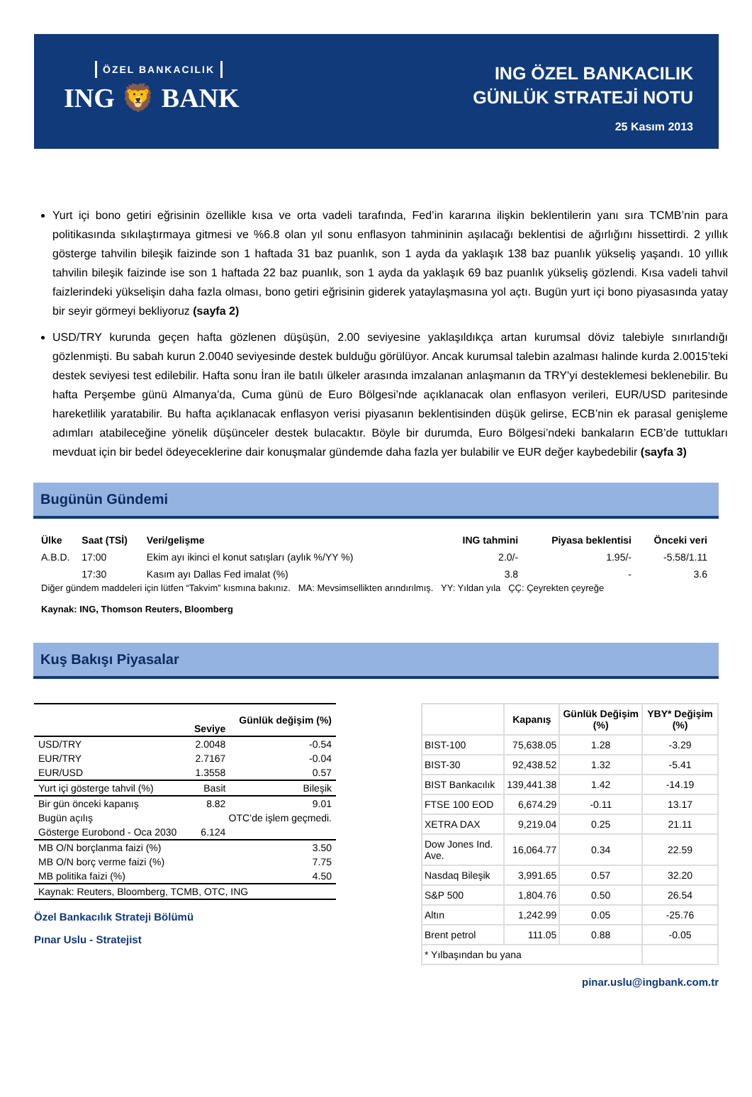ÖZEL BANKACILIK
ING 🦁 BANK
ING ÖZEL BANKACILIK
GÜNLÜK STRATEJİ NOTU
25 Kasım 2013
Yurt içi bono getiri eğrisinin özellikle kısa ve orta vadeli tarafında, Fed’in kararına ilişkin beklentilerin yanı sıra TCMB’nin para politikasında sıkılaştırmaya gitmesi ve %6.8 olan yıl sonu enflasyon tahmininin aşılacağı beklentisi de ağırlığını hissettirdi. 2 yıllık gösterge tahvilin bileşik faizinde son 1 haftada 31 baz puanlık, son 1 ayda da yaklaşık 138 baz puanlık yükseliş yaşandı. 10 yıllık tahvilin bileşik faizinde ise son 1 haftada 22 baz puanlık, son 1 ayda da yaklaşık 69 baz puanlık yükseliş gözlendi. Kısa vadeli tahvil faizlerindeki yükselişin daha fazla olması, bono getiri eğrisinin giderek yataylaşmasına yol açtı. Bugün yurt içi bono piyasasında yatay bir seyir görmeyi bekliyoruz (sayfa 2)
USD/TRY kurunda geçen hafta gözlenen düşüşün, 2.00 seviyesine yaklaşıldıkça artan kurumsal döviz talebiyle sınırlandığı gözlenmişti. Bu sabah kurun 2.0040 seviyesinde destek bulduğu görülüyor. Ancak kurumsal talebin azalması halinde kurda 2.0015’teki destek seviyesi test edilebilir. Hafta sonu İran ile batılı ülkeler arasında imzalanan anlaşmanın da TRY’yi desteklemesi beklenebilir. Bu hafta Perşembe günü Almanya’da, Cuma günü de Euro Bölgesi’nde açıklanacak olan enflasyon verileri, EUR/USD paritesinde hareketlilik yaratabilir. Bu hafta açıklanacak enflasyon verisi piyasanın beklentisinden düşük gelirse, ECB’nin ek parasal genişleme adımları atabileceğine yönelik düşünceler destek bulacaktır. Böyle bir durumda, Euro Bölgesi’ndeki bankaların ECB’de tuttukları mevduat için bir bedel ödeyeceklerine dair konuşmalar gündemde daha fazla yer bulabilir ve EUR değer kaybedebilir (sayfa 3)
Bugünün Gündemi
| Ülke | Saat (TSİ) | Veri/gelişme | ING tahmini | Piyasa beklentisi | Önceki veri |
| --- | --- | --- | --- | --- | --- |
| A.B.D. | 17:00 | Ekim ayı ikinci el konut satışları (aylık %/YY %) | 2.0/- | 1.95/- | -5.58/1.11 |
| | 17:30 | Kasım ayı Dallas Fed imalat (%) | 3.8 | - | 3.6 |
Diğer gündem maddeleri için lütfen “Takvim” kısmına bakınız. MA: Mevsimsellikten arındırılmış. YY: Yıldan yıla ÇÇ: Çeyrekten çeyreğe
Kaynak: ING, Thomson Reuters, Bloomberg
Kuş Bakışı Piyasalar
| | Seviye | Günlük değişim (%) |
| --- | --- | --- |
| USD/TRY | 2.0048 | -0.54 |
| EUR/TRY | 2.7167 | -0.04 |
| EUR/USD | 1.3558 | 0.57 |
| Yurt içi gösterge tahvil (%) | Basit | Bileşik |
| Bir gün önceki kapanış | 8.82 | 9.01 |
| Bugün açılış | OTC’de işlem geçmedi. | |
| Gösterge Eurobond - Oca 2030 | 6.124 | |
| MB O/N borçlanma faizi (%) | | 3.50 |
| MB O/N borç verme faizi (%) | | 7.75 |
| MB politika faizi (%) | | 4.50 |
| Kaynak: Reuters, Bloomberg, TCMB, OTC, ING | | |
Özel Bankacılık Strateji Bölümü
Pınar Uslu - Stratejist
| | Kapanış | Günlük Değişim (%) | YBY* Değişim (%) |
| --- | --- | --- | --- |
| BIST-100 | 75,638.05 | 1.28 | -3.29 |
| BIST-30 | 92,438.52 | 1.32 | -5.41 |
| BIST Bankacılık | 139,441.38 | 1.42 | -14.19 |
| FTSE 100 EOD | 6,674.29 | -0.11 | 13.17 |
| XETRA DAX | 9,219.04 | 0.25 | 21.11 |
| Dow Jones Ind. Ave. | 16,064.77 | 0.34 | 22.59 |
| Nasdaq Bileşik | 3,991.65 | 0.57 | 32.20 |
| S&P 500 | 1,804.76 | 0.50 | 26.54 |
| Altın | 1,242.99 | 0.05 | -25.76 |
| Brent petrol | 111.05 | 0.88 | -0.05 |
| * Yılbaşından bu yana | | | |
pinar.uslu@ingbank.com.tr